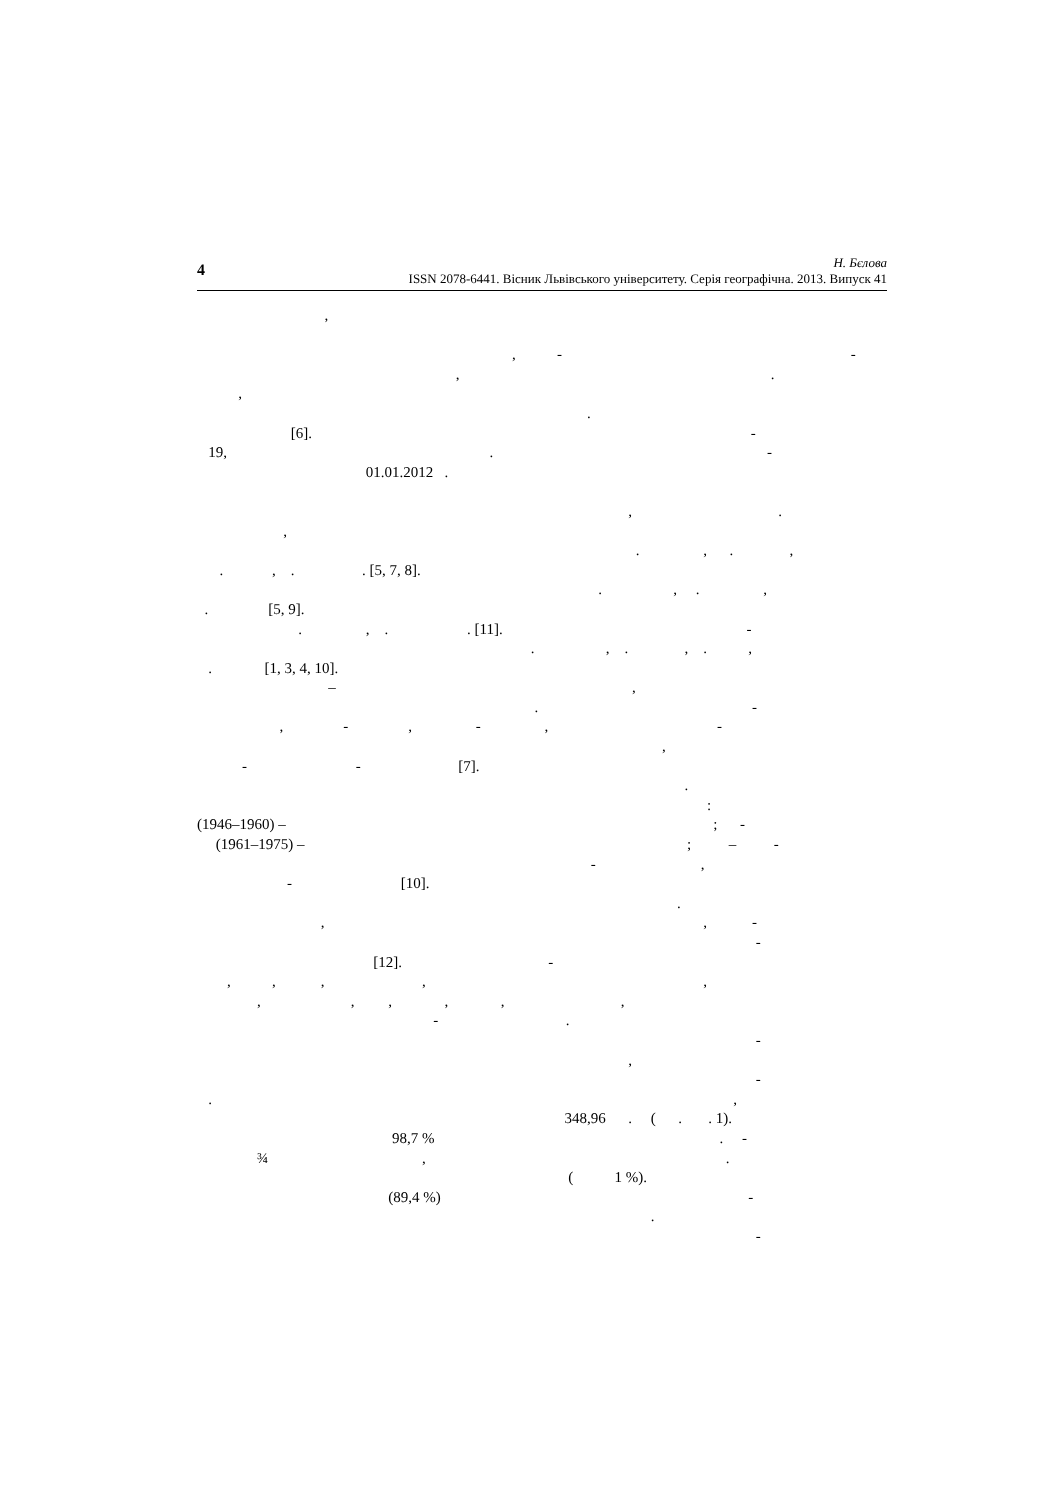4
Н. Бєлова
ISSN 2078-6441. Вісник Львівського університету. Серія географічна. 2013. Випуск 41
,
, - -
, .
,
.
[6]. -
19, . -
01.01.2012 .
, .
,
. , . ,
. , . . [5, 7, 8].
. , . ,
. [5, 9].
. , . . [11]. -
. , . , . ,
. [1, 3, 4, 10].
– ,
. -
, - , - , -
,
- - [7].
.
:
(1946–1960) – ; -
(1961–1975) – ; – -
- ,
- [10].
.
, , -
-
[12]. -
, , , , ,
, , , , , ,
- .
-
,
-
. ,
348,96 . ( . . 1).
98,7 % . -
¾ , .
( 1 %).
(89,4 %) -
.
-